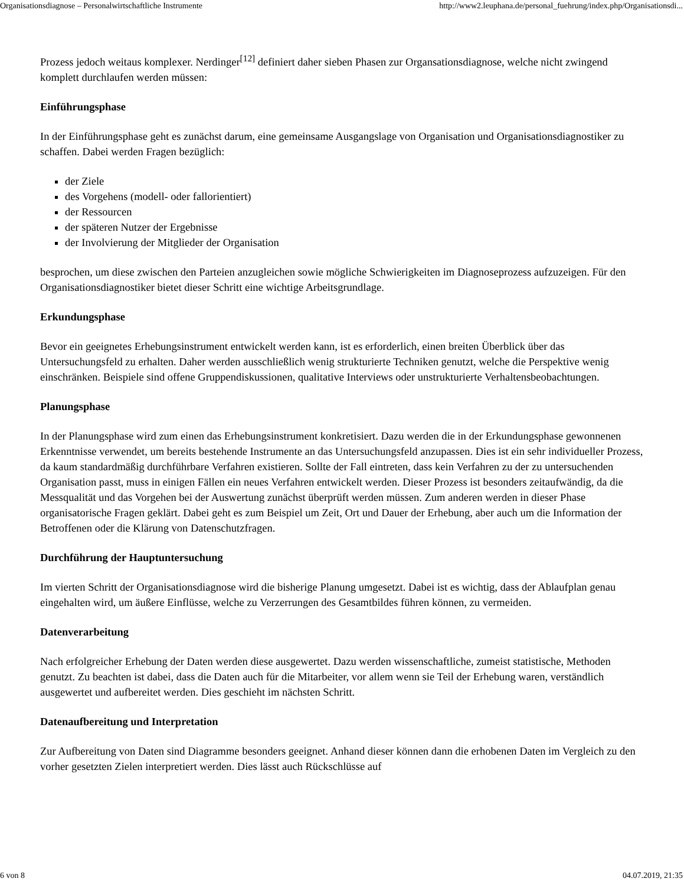Organisationsdiagnose – Personalwirtschaftliche Instrumente http://www2.leuphana.de/personal_fuehrung/index.php/Organisationsdi...
Prozess jedoch weitaus komplexer. Nerdinger<sup>[12]</sup> definiert daher sieben Phasen zur Organsationsdiagnose, welche nicht zwingend komplett durchlaufen werden müssen:
Einführungsphase
In der Einführungsphase geht es zunächst darum, eine gemeinsame Ausgangslage von Organisation und Organisationsdiagnostiker zu schaffen. Dabei werden Fragen bezüglich:
der Ziele
des Vorgehens (modell- oder fallorientiert)
der Ressourcen
der späteren Nutzer der Ergebnisse
der Involvierung der Mitglieder der Organisation
besprochen, um diese zwischen den Parteien anzugleichen sowie mögliche Schwierigkeiten im Diagnoseprozess aufzuzeigen. Für den Organisationsdiagnostiker bietet dieser Schritt eine wichtige Arbeitsgrundlage.
Erkundungsphase
Bevor ein geeignetes Erhebungsinstrument entwickelt werden kann, ist es erforderlich, einen breiten Überblick über das Untersuchungsfeld zu erhalten. Daher werden ausschließlich wenig strukturierte Techniken genutzt, welche die Perspektive wenig einschränken. Beispiele sind offene Gruppendiskussionen, qualitative Interviews oder unstrukturierte Verhaltensbeobachtungen.
Planungsphase
In der Planungsphase wird zum einen das Erhebungsinstrument konkretisiert. Dazu werden die in der Erkundungsphase gewonnenen Erkenntnisse verwendet, um bereits bestehende Instrumente an das Untersuchungsfeld anzupassen. Dies ist ein sehr individueller Prozess, da kaum standardmäßig durchführbare Verfahren existieren. Sollte der Fall eintreten, dass kein Verfahren zu der zu untersuchenden Organisation passt, muss in einigen Fällen ein neues Verfahren entwickelt werden. Dieser Prozess ist besonders zeitaufwändig, da die Messqualität und das Vorgehen bei der Auswertung zunächst überprüft werden müssen. Zum anderen werden in dieser Phase organisatorische Fragen geklärt. Dabei geht es zum Beispiel um Zeit, Ort und Dauer der Erhebung, aber auch um die Information der Betroffenen oder die Klärung von Datenschutzfragen.
Durchführung der Hauptuntersuchung
Im vierten Schritt der Organisationsdiagnose wird die bisherige Planung umgesetzt. Dabei ist es wichtig, dass der Ablaufplan genau eingehalten wird, um äußere Einflüsse, welche zu Verzerrungen des Gesamtbildes führen können, zu vermeiden.
Datenverarbeitung
Nach erfolgreicher Erhebung der Daten werden diese ausgewertet. Dazu werden wissenschaftliche, zumeist statistische, Methoden genutzt. Zu beachten ist dabei, dass die Daten auch für die Mitarbeiter, vor allem wenn sie Teil der Erhebung waren, verständlich ausgewertet und aufbereitet werden. Dies geschieht im nächsten Schritt.
Datenaufbereitung und Interpretation
Zur Aufbereitung von Daten sind Diagramme besonders geeignet. Anhand dieser können dann die erhobenen Daten im Vergleich zu den vorher gesetzten Zielen interpretiert werden. Dies lässt auch Rückschlüsse auf
6 von 8 04.07.2019, 21:35